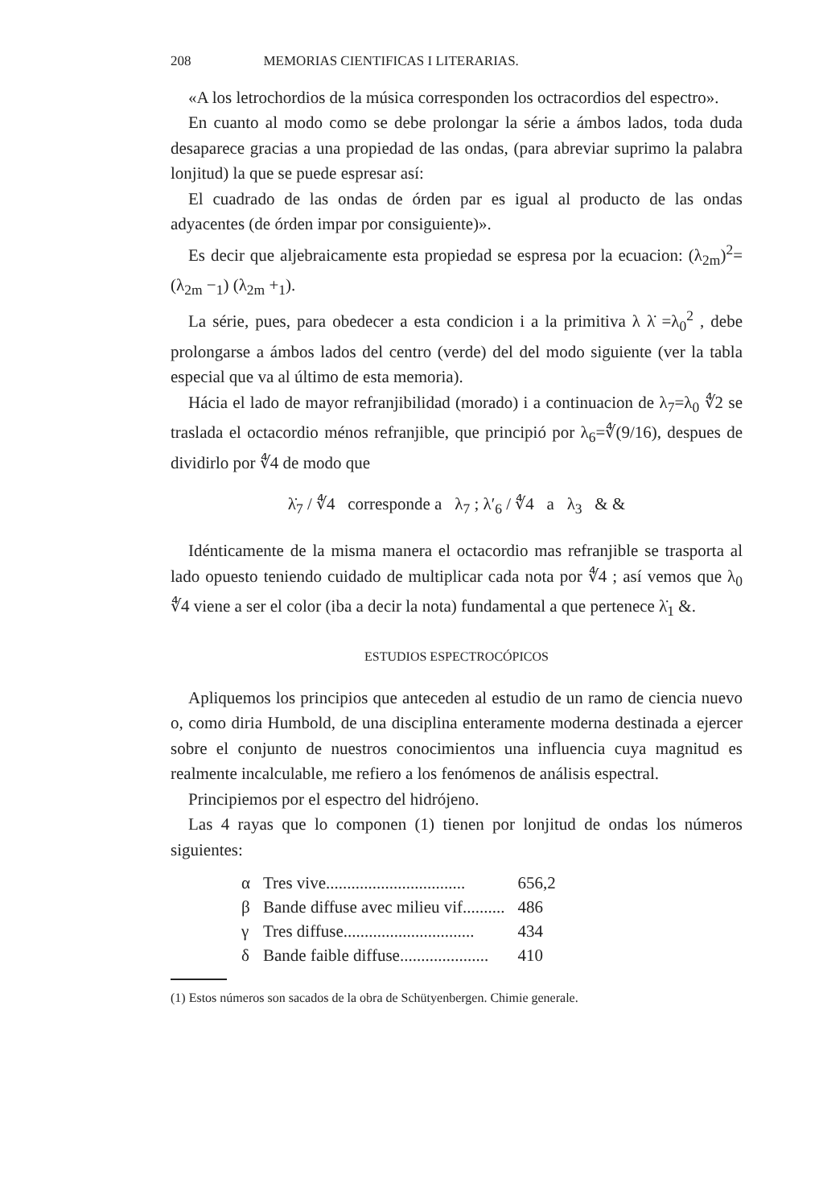208 MEMORIAS CIENTIFICAS I LITERARIAS.
«A los letrochordios de la música corresponden los octracordios del espectro».
En cuanto al modo como se debe prolongar la série a ámbos lados, toda duda desaparece gracias a una propiedad de las ondas, (para abreviar suprimo la palabra lonjitud) la que se puede espresar así:
El cuadrado de las ondas de órden par es igual al producto de las ondas adyacentes (de órden impar por consiguiente)».
Es decir que aljebraicamente esta propiedad se espresa por la ecuacion: (λ<sub>2m</sub>)<sup>2</sup>=(λ<sub>2m</sub> −<sub>1</sub>) (λ<sub>2m</sub> +<sub>1</sub>).
La série, pues, para obedecer a esta condicion i a la primitiva λ λ̇ =λ<sub>0</sub><sup>2</sup> , debe prolongarse a ámbos lados del centro (verde) del del modo siguiente (ver la tabla especial que va al último de esta memoria).
Hácia el lado de mayor refranjibilidad (morado) i a continuacion de λ<sub>7</sub>=λ<sub>0</sub> ∜2 se traslada el octacordio ménos refranjible, que principió por λ<sub>6</sub>=∜(9/16), despues de dividirlo por ∜4 de modo que
λ̇<sub>7</sub> / ∜4 corresponde a λ<sub>7</sub> ; λ′<sub>6</sub> / ∜4 a λ<sub>3</sub> & &
Idénticamente de la misma manera el octacordio mas refranjible se trasporta al lado opuesto teniendo cuidado de multiplicar cada nota por ∜4 ; así vemos que λ<sub>0</sub> ∜4 viene a ser el color (iba a decir la nota) fundamental a que pertenece λ̇<sub>1</sub> &.
ESTUDIOS ESPECTROCÓPICOS
Apliquemos los principios que anteceden al estudio de un ramo de ciencia nuevo o, como diria Humbold, de una disciplina enteramente moderna destinada a ejercer sobre el conjunto de nuestros conocimientos una influencia cuya magnitud es realmente incalculable, me refiero a los fenómenos de análisis espectral.
Principiemos por el espectro del hidrójeno.
Las 4 rayas que lo componen (1) tienen por lonjitud de ondas los números siguientes:
| α | Tres vive................................. | 656,2 |
| β | Bande diffuse avec milieu vif.......... | 486 |
| γ | Tres diffuse............................... | 434 |
| δ | Bande faible diffuse..................... | 410 |
(1) Estos números son sacados de la obra de Schütyenbergen. Chimie generale.